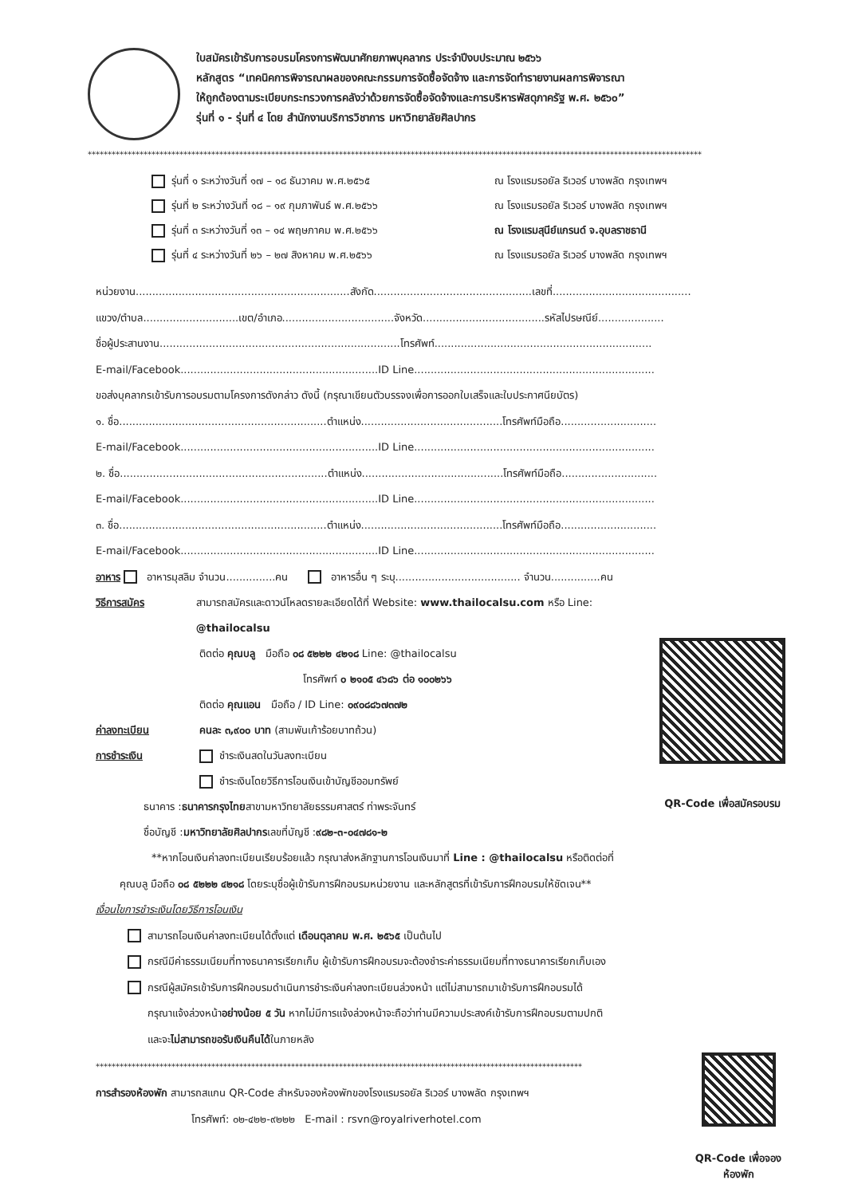ใบสมัครเข้ารับการอบรมโครงการพัฒนาศักยภาพบุคลากร ประจำปีงบประมาณ ๒๕๖๖
หลักสูตร “เทคนิคการพิจารณาผลของคณะกรรมการจัดซื้อจัดจ้าง และการจัดทำรายงานผลการพิจารณา
ให้ถูกต้องตามระเบียบกระทรวงการคลังว่าด้วยการจัดซื้อจัดจ้างและการบริหารพัสดุภาครัฐ พ.ศ. ๒๕๖๐”
รุ่นที่ ๑ - รุ่นที่ ๔ โดย สำนักงานบริการวิชาการ มหาวิทยาลัยศิลปากร
**********************************************************************************************************************************************************
รุ่นที่ ๑ ระหว่างวันที่ ๑๗ – ๑๘ ธันวาคม พ.ศ.๒๕๖๕ ณ โรงแรมรอยัล ริเวอร์ บางพลัด กรุงเทพฯ
รุ่นที่ ๒ ระหว่างวันที่ ๑๘ – ๑๙ กุมภาพันธ์ พ.ศ.๒๕๖๖ ณ โรงแรมรอยัล ริเวอร์ บางพลัด กรุงเทพฯ
รุ่นที่ ๓ ระหว่างวันที่ ๑๓ – ๑๔ พฤษภาคม พ.ศ.๒๕๖๖ ณ โรงแรมสุนีย์แกรนด์ จ.อุบลราชธานี
รุ่นที่ ๔ ระหว่างวันที่ ๒๖ – ๒๗ สิงหาคม พ.ศ.๒๕๖๖ ณ โรงแรมรอยัล ริเวอร์ บางพลัด กรุงเทพฯ
หน่วยงาน.................................................................สังกัด................................................เลขที่..........................................
แขวง/ตำบล.............................เขต/อำเภอ..................................จังหวัด.....................................รหัสไปรษณีย์....................
ชื่อผู้ประสานงาน.........................................................................โทรศัพท์..................................................................
E-mail/Facebook............................................................ID Line.........................................................................
ขอส่งบุคลากรเข้ารับการอบรมตามโครงการดังกล่าว ดังนี้ (กรุณาเขียนตัวบรรจงเพื่อการออกใบเสร็จและใบประกาศนียบัตร)
๑. ชื่อ...............................................................ตำแหน่ง...........................................โทรศัพท์มือถือ.............................
E-mail/Facebook............................................................ID Line.........................................................................
๒. ชื่อ...............................................................ตำแหน่ง...........................................โทรศัพท์มือถือ.............................
E-mail/Facebook............................................................ID Line.........................................................................
๓. ชื่อ...............................................................ตำแหน่ง...........................................โทรศัพท์มือถือ.............................
E-mail/Facebook............................................................ID Line.........................................................................
อาหาร อาหารมุสลิม จำนวน...............คน อาหารอื่น ๆ ระบุ...................................... จำนวน...............คน
วิธีการสมัคร สามารถสมัครและดาวน์โหลดรายละเอียดได้ที่ Website: www.thailocalsu.com หรือ Line: @thailocalsu
ติดต่อ คุณบลู มือถือ ๐๘ ๕๒๒๒ ๔๒๑๘ Line: @thailocalsu
โทรศัพท์ ๐ ๒๑๐๕ ๔๖๘๖ ต่อ ๑๐๐๒๖๖
ติดต่อ คุณแอน มือถือ / ID Line: ๐๙๐๘๘๖๗๓๗๒
ค่าลงทะเบียน คนละ ๓,๙๐๐ บาท (สามพันเก้าร้อยบาทถ้วน)
การชำระเงิน ชำระเงินสดในวันลงทะเบียน
ชำระเงินโดยวิธีการโอนเงินเข้าบัญชีออมทรัพย์
ธนาคาร : ธนาคารกรุงไทย สาขามหาวิทยาลัยธรรมศาสตร์ ท่าพระจันทร์
ชื่อบัญชี : มหาวิทยาลัยศิลปากร เลขที่บัญชี : ๙๘๒-๓-๐๔๗๘๑-๒
QR-Code เพื่อสมัครอบรม
**หากโอนเงินค่าลงทะเบียนเรียบร้อยแล้ว กรุณาส่งหลักฐานการโอนเงินมาที่ Line : @thailocalsu หรือติดต่อที่
คุณบลู มือถือ ๐๘ ๕๒๒๒ ๔๒๑๘ โดยระบุชื่อผู้เข้ารับการฝึกอบรมหน่วยงาน และหลักสูตรที่เข้ารับการฝึกอบรมให้ชัดเจน**
เงื่อนไขการชำระเงินโดยวิธีการโอนเงิน
สามารถโอนเงินค่าลงทะเบียนได้ตั้งแต่ เดือนตุลาคม พ.ศ. ๒๕๖๕ เป็นต้นไป
กรณีมีค่าธรรมเนียมที่ทางธนาคารเรียกเก็บ ผู้เข้ารับการฝึกอบรมจะต้องชำระค่าธรรมเนียมที่ทางธนาคารเรียกเก็บเอง
กรณีผู้สมัครเข้ารับการฝึกอบรมดำเนินการชำระเงินค่าลงทะเบียนล่วงหน้า แต่ไม่สามารถมาเข้ารับการฝึกอบรมได้
กรุณาแจ้งล่วงหน้าอย่างน้อย ๕ วัน หากไม่มีการแจ้งล่วงหน้าจะถือว่าท่านมีความประสงค์เข้ารับการฝึกอบรมตามปกติ
และจะไม่สามารถขอรับเงินคืนได้ในภายหลัง
**************************************************************************************************************************
การสำรองห้องพัก สามารถสแกน QR-Code สำหรับจองห้องพักของโรงแรมรอยัล ริเวอร์ บางพลัด กรุงเทพฯ
โทรศัพท์: ๐๒-๔๒๒-๙๒๒๒ E-mail : rsvn@royalriverhotel.com
QR-Code เพื่อจองห้องพัก